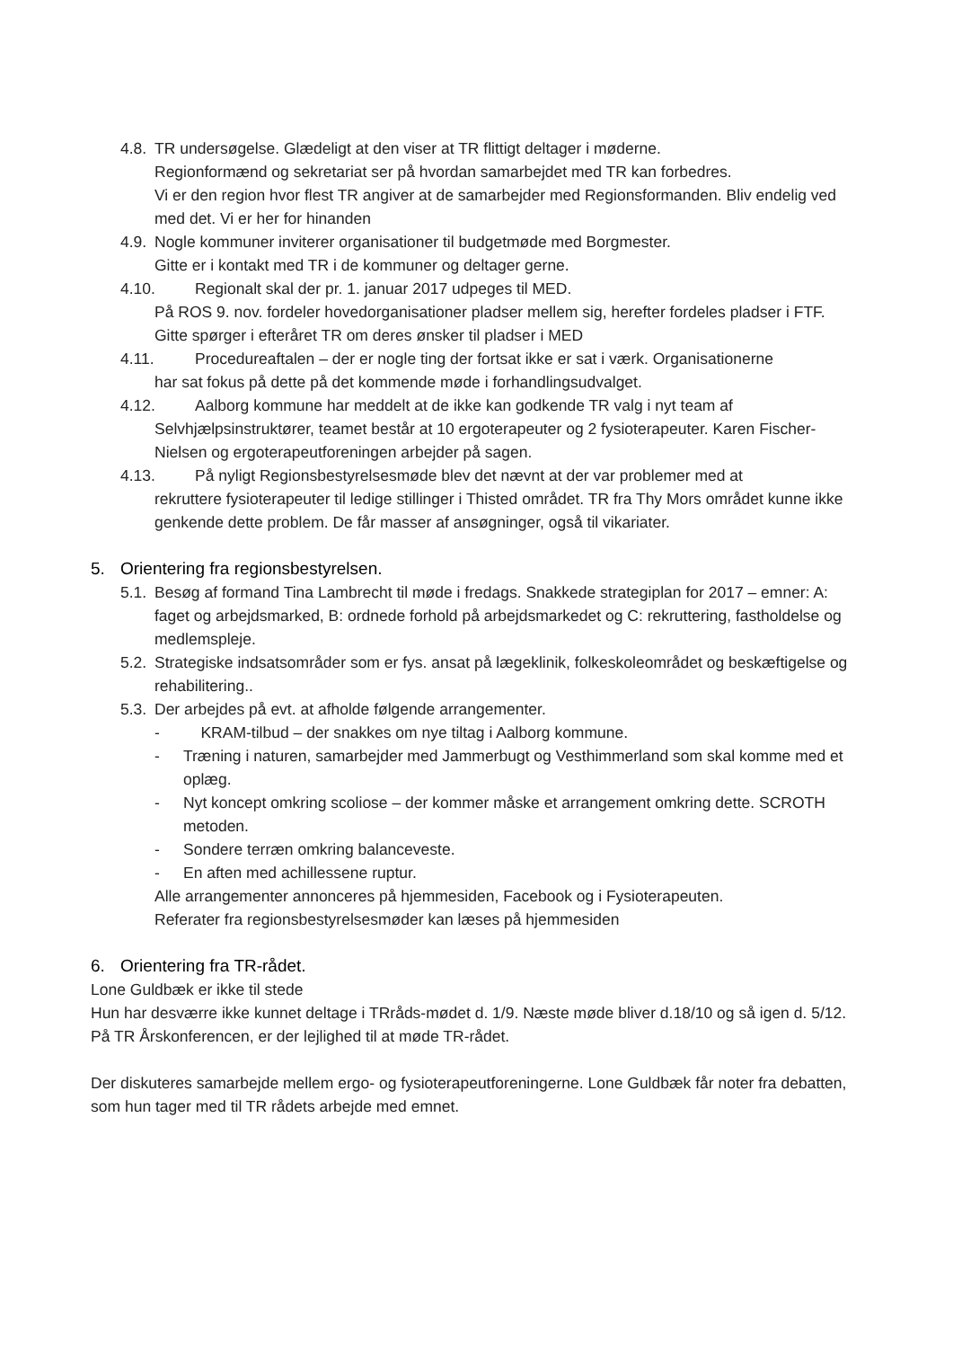4.8.
TR undersøgelse. Glædeligt at den viser at TR flittigt deltager i møderne.
Regionformænd og sekretariat ser på hvordan samarbejdet med TR kan forbedres.
Vi er den region hvor flest TR angiver at de samarbejder med Regionsformanden. Bliv endelig ved med det. Vi er her for hinanden
4.9.
Nogle kommuner inviterer organisationer til budgetmøde med Borgmester.
Gitte er i kontakt med TR i de kommuner og deltager gerne.
4.10. Regionalt skal der pr. 1. januar 2017 udpeges til MED.
På ROS 9. nov. fordeler hovedorganisationer pladser mellem sig, herefter fordeles pladser i FTF.
Gitte spørger i efteråret TR om deres ønsker til pladser i MED
4.11. Procedureaftalen – der er nogle ting der fortsat ikke er sat i værk. Organisationerne
har sat fokus på dette på det kommende møde i forhandlingsudvalget.
4.12. Aalborg kommune har meddelt at de ikke kan godkende TR valg i nyt team af
Selvhjælpsinstruktører, teamet består at 10 ergoterapeuter og 2 fysioterapeuter. Karen Fischer-Nielsen og ergoterapeutforeningen arbejder på sagen.
4.13. På nyligt Regionsbestyrelsesmøde blev det nævnt at der var problemer med at
rekruttere fysioterapeuter til ledige stillinger i Thisted området. TR fra Thy Mors området kunne ikke genkende dette problem. De får masser af ansøgninger, også til vikariater.
5. Orientering fra regionsbestyrelsen.
5.1.
Besøg af formand Tina Lambrecht til møde i fredags. Snakkede strategiplan for 2017 – emner: A: faget og arbejdsmarked, B: ordnede forhold på arbejdsmarkedet og C: rekruttering, fastholdelse og medlemspleje.
5.2.
Strategiske indsatsområder som er fys. ansat på lægeklinik, folkeskoleområdet og beskæftigelse og rehabilitering..
5.3.
Der arbejdes på evt. at afholde følgende arrangementer.
- KRAM-tilbud – der snakkes om nye tiltag i Aalborg kommune.
- Træning i naturen, samarbejder med Jammerbugt og Vesthimmerland som skal komme med et oplæg.
- Nyt koncept omkring scoliose – der kommer måske et arrangement omkring dette. SCROTH metoden.
- Sondere terræn omkring balanceveste.
- En aften med achillessene ruptur.
Alle arrangementer annonceres på hjemmesiden, Facebook og i Fysioterapeuten.
Referater fra regionsbestyrelsesmøder kan læses på hjemmesiden
6. Orientering fra TR-rådet.
Lone Guldbæk er ikke til stede
Hun har desværre ikke kunnet deltage i TRråds-mødet d. 1/9. Næste møde bliver d.18/10 og så igen d. 5/12.
På TR Årskonferencen, er der lejlighed til at møde TR-rådet.
Der diskuteres samarbejde mellem ergo- og fysioterapeutforeningerne. Lone Guldbæk får noter fra debatten, som hun tager med til TR rådets arbejde med emnet.